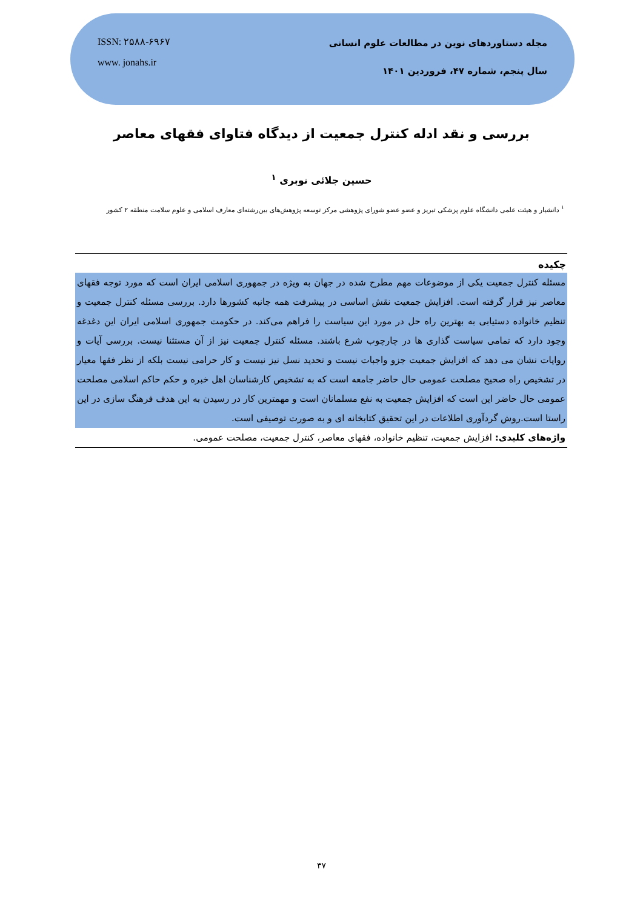ISSN: ۲۵۸۸-۶۹۶۷
www. jonahs.ir
مجله دستاوردهای نوین در مطالعات علوم انسانی
سال پنجم، شماره ۴۷، فروردین ۱۴۰۱
بررسی و نقد ادله کنترل جمعیت از دیدگاه فتاوای فقهای معاصر
حسین جلائی نوبری <sup>۱</sup>
<sup>۱</sup> دانشیار و هیئت علمی دانشگاه علوم پزشکی تبریز و عضو عضو شورای پژوهشی مرکز توسعه پژوهش‌های بین‌رشته‌ای معارف اسلامی و علوم سلامت منطقه ۲ کشور
چکیده
مسئله کنترل جمعیت یکی از موضوعات مهم مطرح شده در جهان به ویژه در جمهوری اسلامی ایران است که مورد توجه فقهای معاصر نیز قرار گرفته است. افزایش جمعیت نقش اساسی در پیشرفت همه جانبه کشورها دارد. بررسی مسئله کنترل جمعیت و تنظیم خانواده دستیابی به بهترین راه حل در مورد این سیاست را فراهم می‌کند. در حکومت جمهوری اسلامی ایران این دغدغه وجود دارد که تمامی سیاست گذاری ها در چارچوب شرع باشند. مسئله کنترل جمعیت نیز از آن مستثنا نیست. بررسی آیات و روایات نشان می دهد که افزایش جمعیت جزو واجبات نیست و تحدید نسل نیز نیست و کار حرامی نیست بلکه از نظر فقها معیار در تشخیص راه صحیح مصلحت عمومی حال حاضر جامعه است که به تشخیص کارشناسان اهل خبره و حکم حاکم اسلامی مصلحت عمومی حال حاضر این است که افزایش جمعیت به نفع مسلمانان است و مهمترین کار در رسیدن به این هدف فرهنگ سازی در این راستا است.روش گردآوری اطلاعات در این تحقیق کتابخانه ای و به صورت توصیفی است.
واژه‌های کلیدی: افزایش جمعیت، تنظیم خانواده، فقهای معاصر، کنترل جمعیت، مصلحت عمومی.
۳۷